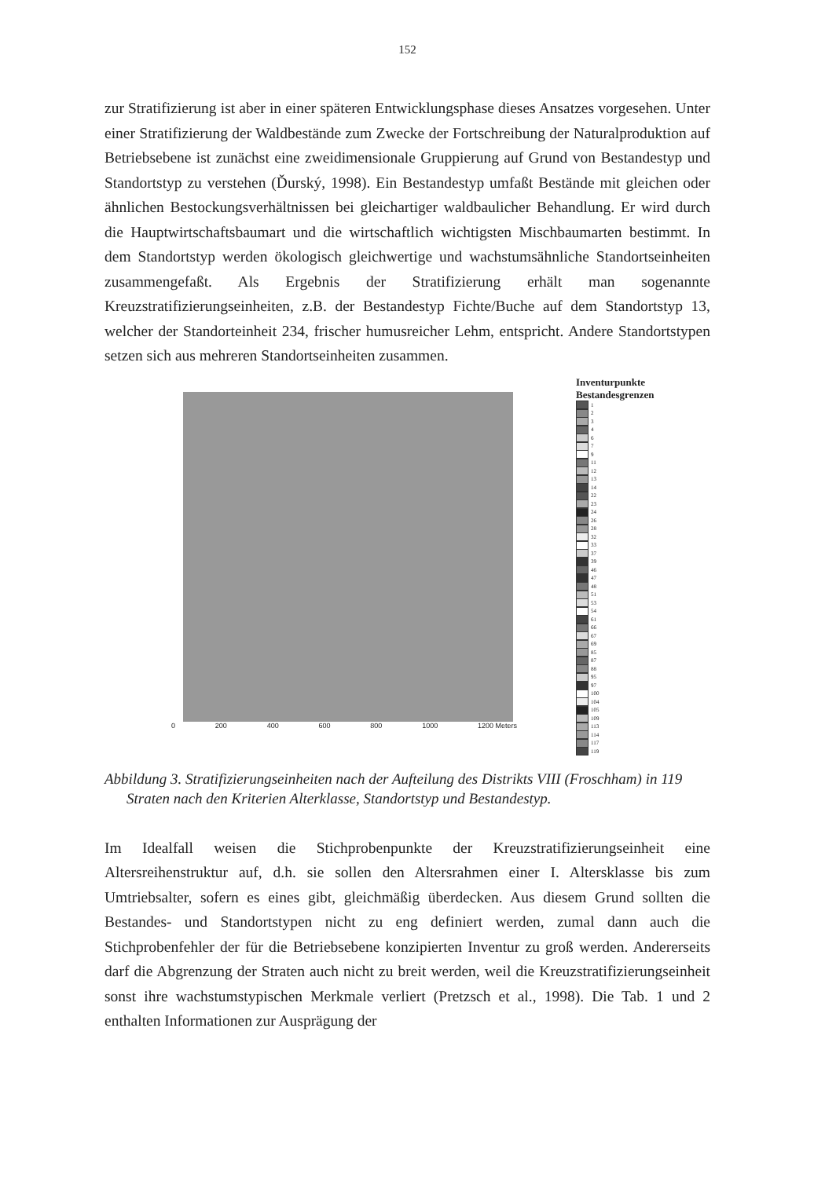152
zur Stratifizierung ist aber in einer späteren Entwicklungsphase dieses Ansatzes vorgesehen. Unter einer Stratifizierung der Waldbestände zum Zwecke der Fortschreibung der Naturalproduktion auf Betriebsebene ist zunächst eine zweidimensionale Gruppierung auf Grund von Bestandestyp und Standortstyp zu verstehen (Ďurský, 1998). Ein Bestandestyp umfaßt Bestände mit gleichen oder ähnlichen Bestockungsverhältnissen bei gleichartiger waldbaulicher Behandlung. Er wird durch die Hauptwirtschaftsbaumart und die wirtschaftlich wichtigsten Mischbaumarten bestimmt. In dem Standortstyp werden ökologisch gleichwertige und wachstumsähnliche Standortseinheiten zusammengefaßt. Als Ergebnis der Stratifizierung erhält man sogenannte Kreuzstratifizierungseinheiten, z.B. der Bestandestyp Fichte/Buche auf dem Standortstyp 13, welcher der Standorteinheit 234, frischer humusreicher Lehm, entspricht. Andere Standortstypen setzen sich aus mehreren Standortseinheiten zusammen.
Inventurpunkte
Bestandesgrenzen
1
2
3
4
6
7
9
11
12
13
14
22
23
24
26
28
32
33
37
39
46
47
48
51
53
54
61
66
67
69
85
87
88
95
97
100
104
105
109
113
114
117
119
0 200 400 600 800 1000 1200 Meters
Abbildung 3. Stratifizierungseinheiten nach der Aufteilung des Distrikts VIII (Froschham) in 119 Straten nach den Kriterien Alterklasse, Standortstyp und Bestandestyp.
Im Idealfall weisen die Stichprobenpunkte der Kreuzstratifizierungseinheit eine Altersreihenstruktur auf, d.h. sie sollen den Altersrahmen einer I. Altersklasse bis zum Umtriebsalter, sofern es eines gibt, gleichmäßig überdecken. Aus diesem Grund sollten die Bestandes- und Standortstypen nicht zu eng definiert werden, zumal dann auch die Stichprobenfehler der für die Betriebsebene konzipierten Inventur zu groß werden. Andererseits darf die Abgrenzung der Straten auch nicht zu breit werden, weil die Kreuzstratifizierungseinheit sonst ihre wachstumstypischen Merkmale verliert (Pretzsch et al., 1998). Die Tab. 1 und 2 enthalten Informationen zur Ausprägung der